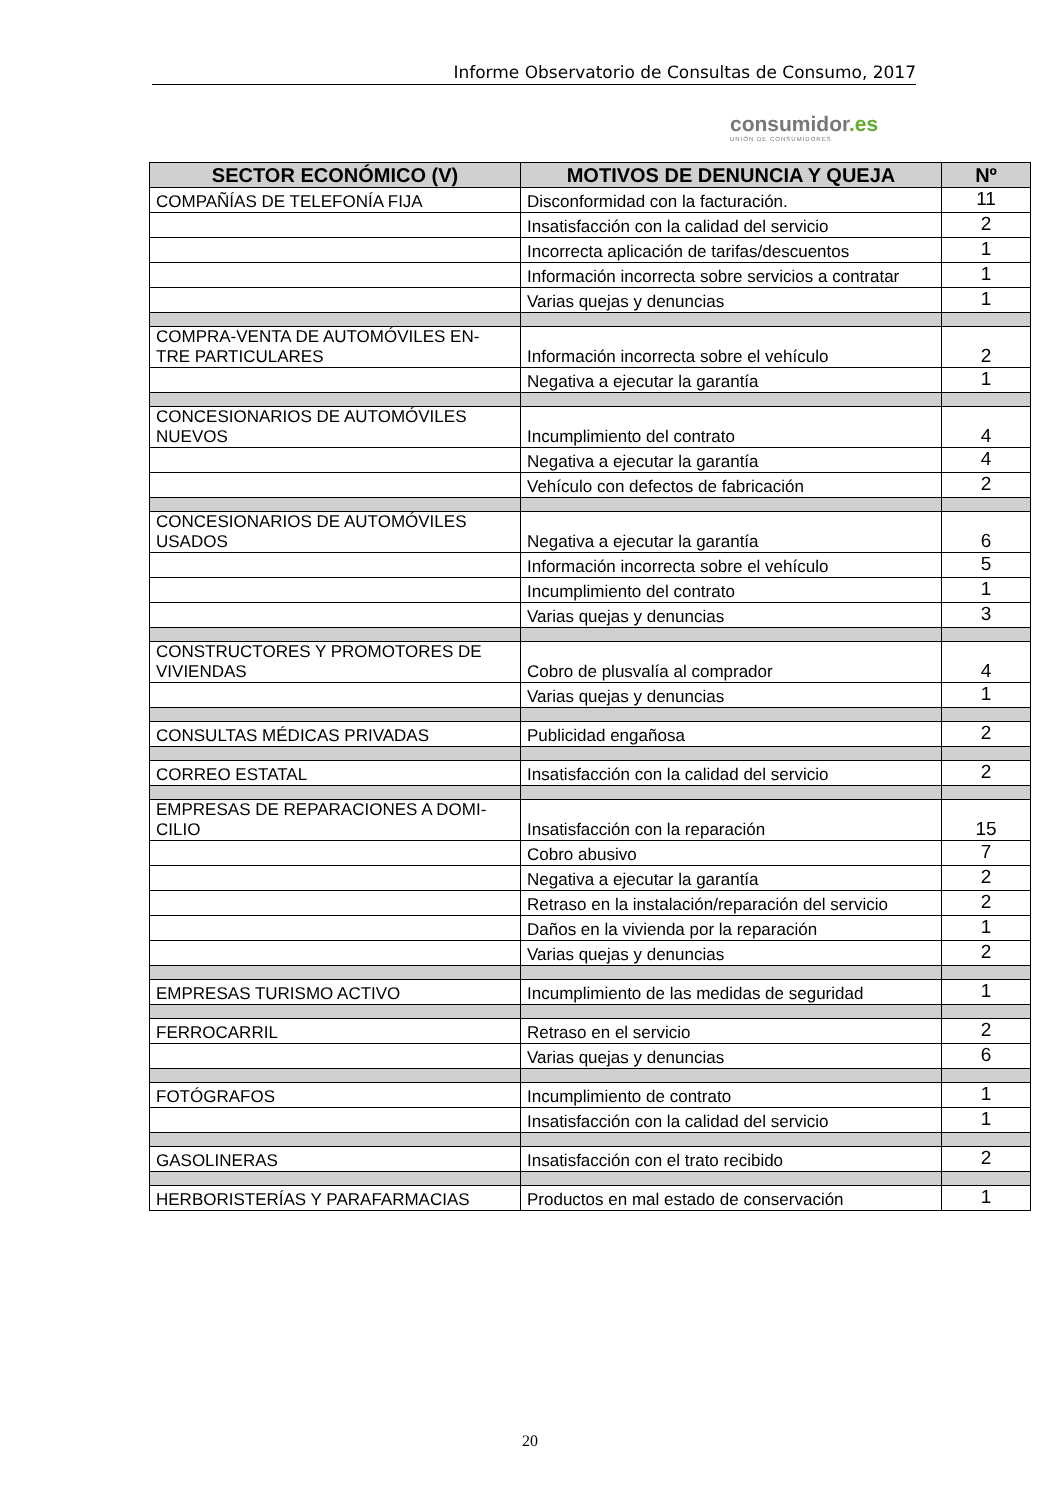Informe Observatorio de Consultas de Consumo, 2017
consumidor.es
UNIÓN DE CONSUMIDORES
| SECTOR ECONÓMICO (V) | MOTIVOS DE DENUNCIA Y QUEJA | Nº |
| --- | --- | --- |
| COMPAÑÍAS DE TELEFONÍA FIJA | Disconformidad con la facturación. | 11 |
| | Insatisfacción con la calidad del servicio | 2 |
| | Incorrecta aplicación de tarifas/descuentos | 1 |
| | Información incorrecta sobre servicios a contratar | 1 |
| | Varias quejas y denuncias | 1 |
| COMPRA-VENTA DE AUTOMÓVILES EN- TRE PARTICULARES | Información incorrecta sobre el vehículo | 2 |
| | Negativa a ejecutar la garantía | 1 |
| CONCESIONARIOS DE AUTOMÓVILES NUEVOS | Incumplimiento del contrato | 4 |
| | Negativa a ejecutar la garantía | 4 |
| | Vehículo con defectos de fabricación | 2 |
| CONCESIONARIOS DE AUTOMÓVILES USADOS | Negativa a ejecutar la garantía | 6 |
| | Información incorrecta sobre el vehículo | 5 |
| | Incumplimiento del contrato | 1 |
| | Varias quejas y denuncias | 3 |
| CONSTRUCTORES Y PROMOTORES DE VIVIENDAS | Cobro de plusvalía al comprador | 4 |
| | Varias quejas y denuncias | 1 |
| CONSULTAS MÉDICAS PRIVADAS | Publicidad engañosa | 2 |
| CORREO ESTATAL | Insatisfacción con la calidad del servicio | 2 |
| EMPRESAS DE REPARACIONES A DOMI- CILIO | Insatisfacción con la reparación | 15 |
| | Cobro abusivo | 7 |
| | Negativa a ejecutar la garantía | 2 |
| | Retraso en la instalación/reparación del servicio | 2 |
| | Daños en la vivienda por la reparación | 1 |
| | Varias quejas y denuncias | 2 |
| EMPRESAS TURISMO ACTIVO | Incumplimiento de las medidas de seguridad | 1 |
| FERROCARRIL | Retraso en el servicio | 2 |
| | Varias quejas y denuncias | 6 |
| FOTÓGRAFOS | Incumplimiento de contrato | 1 |
| | Insatisfacción con la calidad del servicio | 1 |
| GASOLINERAS | Insatisfacción con el trato recibido | 2 |
| HERBORISTERÍAS Y PARAFARMACIAS | Productos en mal estado de conservación | 1 |
20